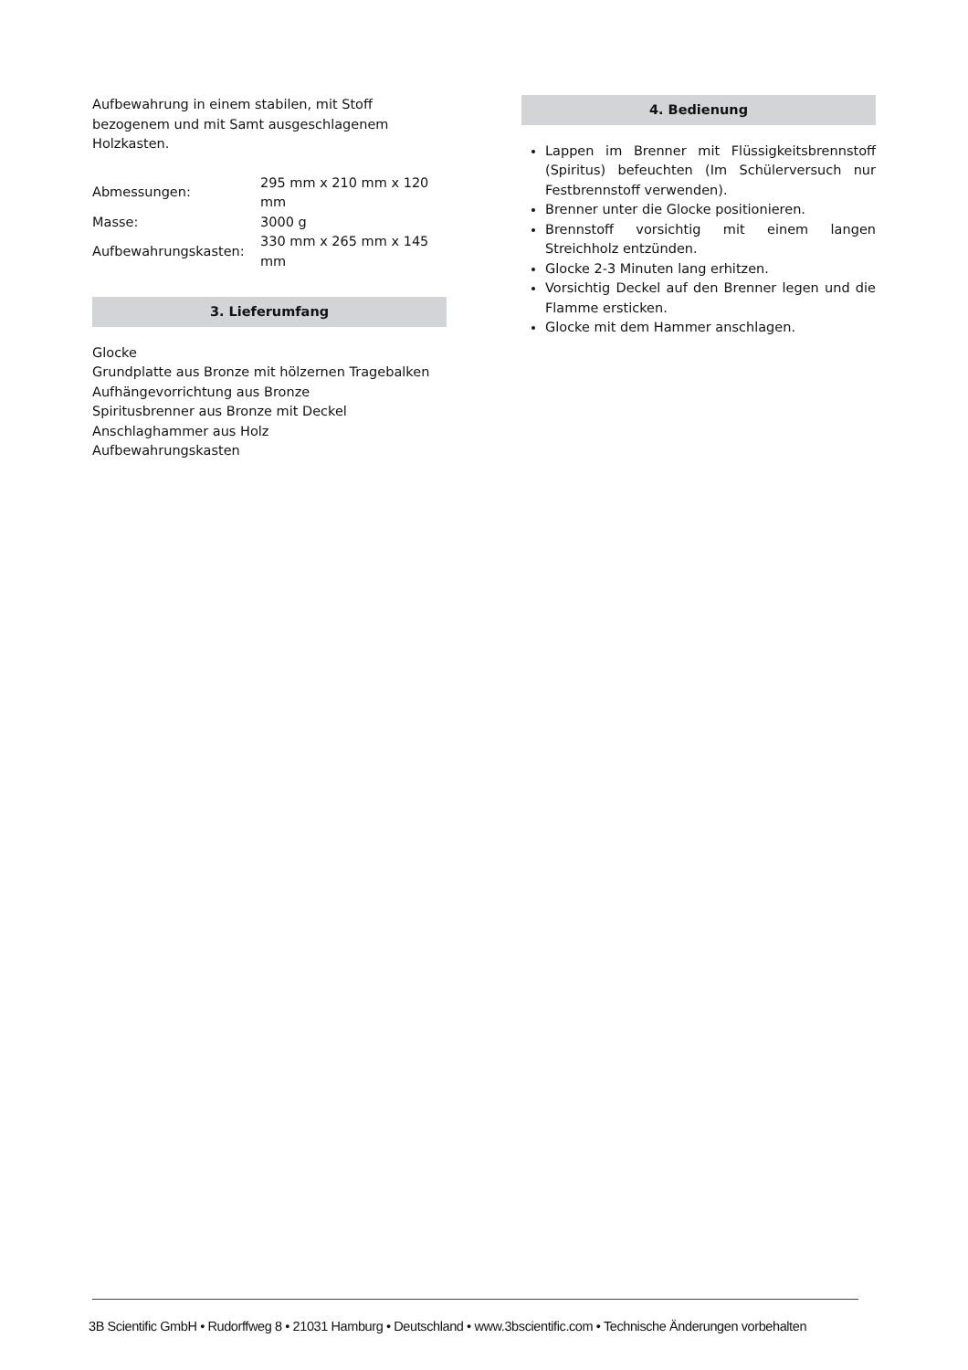Aufbewahrung in einem stabilen, mit Stoff bezogenem und mit Samt ausgeschlagenem Holzkasten.
| Abmessungen: | 295 mm x 210 mm x 120 mm |
| Masse: | 3000 g |
| Aufbewahrungskasten: | 330 mm x 265 mm x 145 mm |
3. Lieferumfang
Glocke
Grundplatte aus Bronze mit hölzernen Tragebalken
Aufhängevorrichtung aus Bronze
Spiritusbrenner aus Bronze mit Deckel
Anschlaghammer aus Holz
Aufbewahrungskasten
4. Bedienung
Lappen im Brenner mit Flüssigkeitsbrennstoff (Spiritus) befeuchten (Im Schülerversuch nur Festbrennstoff verwenden).
Brenner unter die Glocke positionieren.
Brennstoff vorsichtig mit einem langen Streichholz entzünden.
Glocke 2-3 Minuten lang erhitzen.
Vorsichtig Deckel auf den Brenner legen und die Flamme ersticken.
Glocke mit dem Hammer anschlagen.
3B Scientific GmbH • Rudorffweg 8 • 21031 Hamburg • Deutschland • www.3bscientific.com • Technische Änderungen vorbehalten